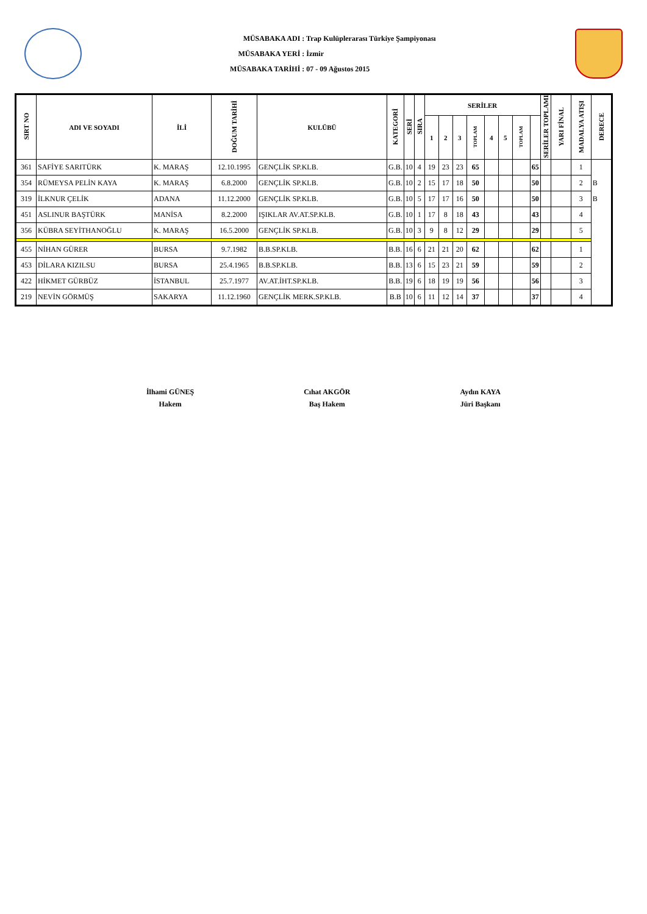MÜSABAKA ADI : Trap Kulüplerarası Türkiye Şampiyonası
MÜSABAKA YERİ : İzmir
MÜSABAKA TARİHİ : 07 - 09 Ağustos 2015
| SIRT NO | ADI VE SOYADI | İLİ | DOĞUM TARİHİ | KULÜBÜ | KATEGORİ | SERİ | SIRA | SERİLER | | | | | | | | SERİLER TOPLAMI | YARI FİNAL | MADALYA ATIŞI | DERECE |
| --- | --- | --- | --- | --- | --- | --- | --- | --- | --- | --- | --- | --- | --- | --- | --- | --- | --- | --- | --- |
| | | | | | | | | 1 | 2 | 3 | TOPLAM | 4 | 5 | TOPLAM | | | | | |
| 361 | SAFİYE SARITÜRK | K. MARAŞ | 12.10.1995 | GENÇLİK SP.KLB. | G.B. | 10 | 4 | 19 | 23 | 23 | 65 | | | | 65 | | | 1 | |
| 354 | RÜMEYSA PELİN KAYA | K. MARAŞ | 6.8.2000 | GENÇLİK SP.KLB. | G.B. | 10 | 2 | 15 | 17 | 18 | 50 | | | | 50 | | | 2 | B |
| 319 | İLKNUR ÇELİK | ADANA | 11.12.2000 | GENÇLİK SP.KLB. | G.B. | 10 | 5 | 17 | 17 | 16 | 50 | | | | 50 | | | 3 | B |
| 451 | ASLINUR BAŞTÜRK | MANİSA | 8.2.2000 | IŞIKLAR AV.AT.SP.KLB. | G.B. | 10 | 1 | 17 | 8 | 18 | 43 | | | | 43 | | | 4 | |
| 356 | KÜBRA SEYİTHANOĞLU | K. MARAŞ | 16.5.2000 | GENÇLİK SP.KLB. | G.B. | 10 | 3 | 9 | 8 | 12 | 29 | | | | 29 | | | 5 | |
| 455 | NİHAN GÜRER | BURSA | 9.7.1982 | B.B.SP.KLB. | B.B. | 16 | 6 | 21 | 21 | 20 | 62 | | | | 62 | | | 1 | |
| 453 | DİLARA KIZILSU | BURSA | 25.4.1965 | B.B.SP.KLB. | B.B. | 13 | 6 | 15 | 23 | 21 | 59 | | | | 59 | | | 2 | |
| 422 | HİKMET GÜRBÜZ | İSTANBUL | 25.7.1977 | AV.AT.İHT.SP.KLB. | B.B. | 19 | 6 | 18 | 19 | 19 | 56 | | | | 56 | | | 3 | |
| 219 | NEVİN GÖRMÜŞ | SAKARYA | 11.12.1960 | GENÇLİK MERK.SP.KLB. | B.B | 10 | 6 | 11 | 12 | 14 | 37 | | | | 37 | | | 4 | |
İlhami GÜNEŞ
Hakem
Cıhat AKGÖR
Baş Hakem
Aydın KAYA
Jüri Başkanı